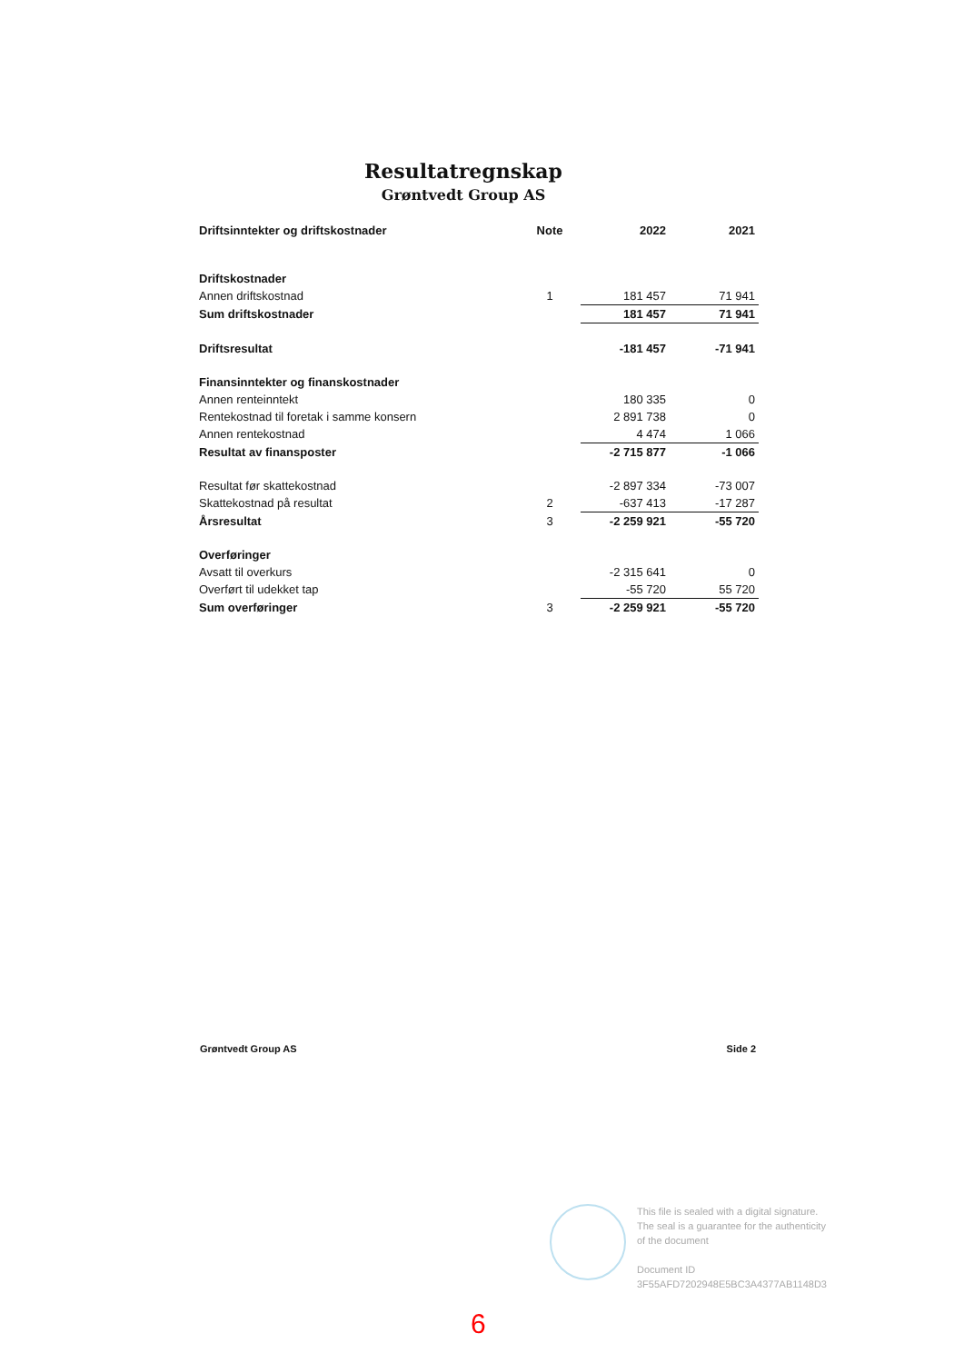Resultatregnskap
Grøntvedt Group AS
| Driftsinntekter og driftskostnader | Note | 2022 | 2021 |
| --- | --- | --- | --- |
| Driftskostnader | | | |
| Annen driftskostnad | 1 | 181 457 | 71 941 |
| Sum driftskostnader | | 181 457 | 71 941 |
| Driftsresultat | | -181 457 | -71 941 |
| Finansinntekter og finanskostnader | | | |
| Annen renteinntekt | | 180 335 | 0 |
| Rentekostnad til foretak i samme konsern | | 2 891 738 | 0 |
| Annen rentekostnad | | 4 474 | 1 066 |
| Resultat av finansposter | | -2 715 877 | -1 066 |
| Resultat før skattekostnad | | -2 897 334 | -73 007 |
| Skattekostnad på resultat | 2 | -637 413 | -17 287 |
| Årsresultat | 3 | -2 259 921 | -55 720 |
| Overføringer | | | |
| Avsatt til overkurs | | -2 315 641 | 0 |
| Overført til udekket tap | | -55 720 | 55 720 |
| Sum overføringer | 3 | -2 259 921 | -55 720 |
Grøntvedt Group AS Side 2
This file is sealed with a digital signature.
The seal is a guarantee for the authenticity
of the document
Document ID
3F55AFD7202948E5BC3A4377AB1148D3
6